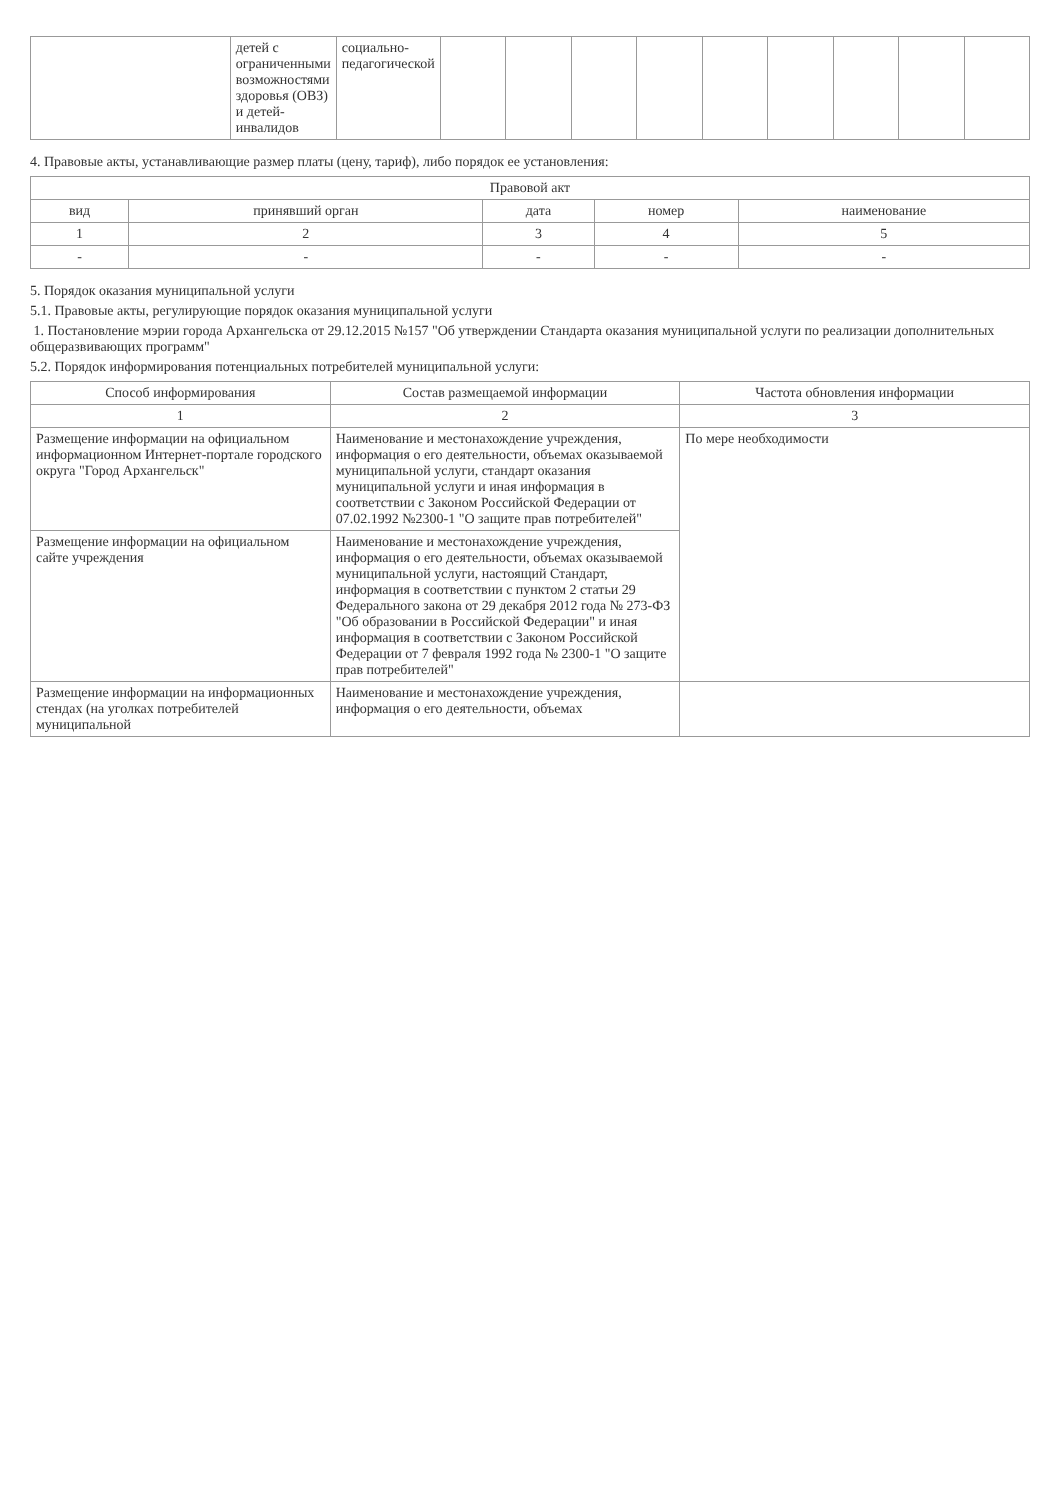| | детей с ограниченными возможностями здоровья (ОВЗ) и детей-инвалидов | социально-педагогической | | | | | | | | | |
4. Правовые акты, устанавливающие размер платы (цену, тариф), либо порядок ее установления:
| Правовой акт | | | | |
| --- | --- | --- | --- | --- |
| вид | принявший орган | дата | номер | наименование |
| 1 | 2 | 3 | 4 | 5 |
| - | - | - | - | - |
5. Порядок оказания муниципальной услуги
5.1. Правовые акты, регулирующие порядок оказания муниципальной услуги
1. Постановление мэрии города Архангельска от 29.12.2015 №157 "Об утверждении Стандарта оказания муниципальной услуги по реализации дополнительных общеразвивающих программ"
5.2. Порядок информирования потенциальных потребителей муниципальной услуги:
| Способ информирования | Состав размещаемой информации | Частота обновления информации |
| --- | --- | --- |
| 1 | 2 | 3 |
| Размещение информации на официальном информационном Интернет-портале городского округа "Город Архангельск" | Наименование и местонахождение учреждения, информация о его деятельности, объемах оказываемой муниципальной услуги, стандарт оказания муниципальной услуги и иная информация в соответствии с Законом Российской Федерации от 07.02.1992 №2300-1 "О защите прав потребителей" | По мере необходимости |
| Размещение информации на официальном сайте учреждения | Наименование и местонахождение учреждения, информация о его деятельности, объемах оказываемой муниципальной услуги, настоящий Стандарт, информация в соответствии с пунктом 2 статьи 29 Федерального закона от 29 декабря 2012 года № 273-ФЗ "Об образовании в Российской Федерации" и иная информация в соответствии с Законом Российской Федерации от 7 февраля 1992 года № 2300-1 "О защите прав потребителей" | |
| Размещение информации на информационных стендах (на уголках потребителей муниципальной | Наименование и местонахождение учреждения, информация о его деятельности, объемах | |